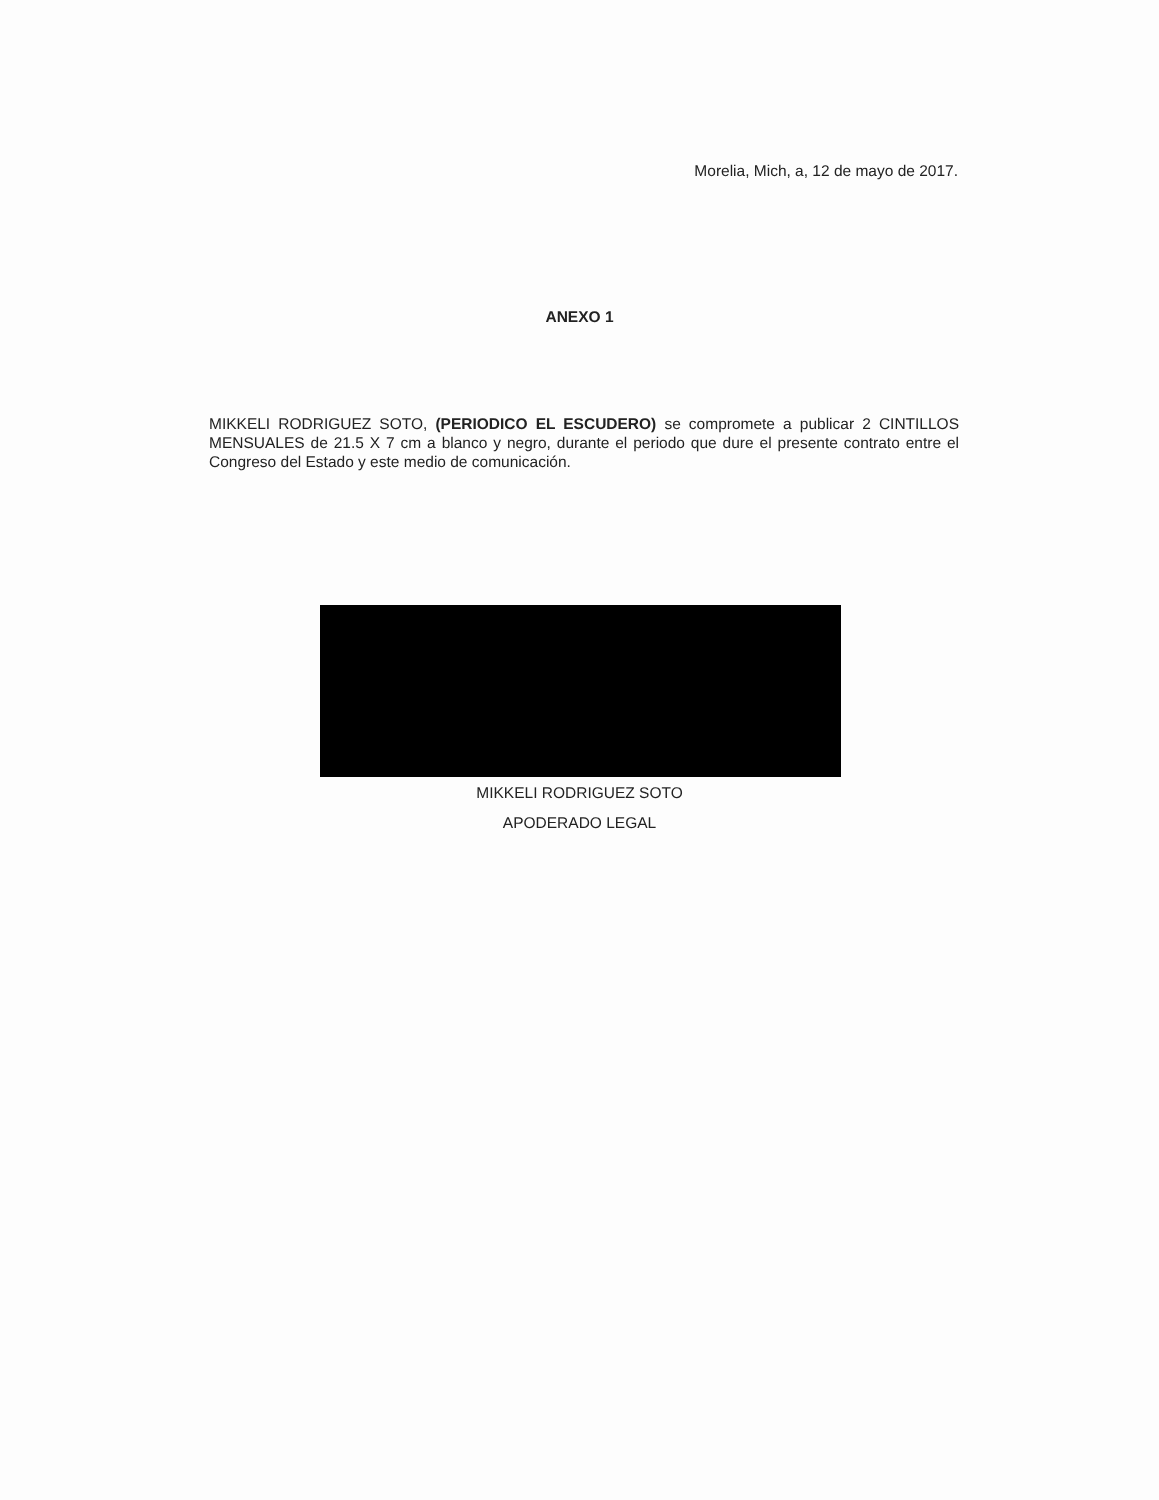Morelia, Mich, a, 12 de mayo de 2017.
ANEXO 1
MIKKELI RODRIGUEZ SOTO, (PERIODICO EL ESCUDERO) se compromete a publicar 2 CINTILLOS MENSUALES de 21.5 X 7 cm a blanco y negro, durante el periodo que dure el presente contrato entre el Congreso del Estado y este medio de comunicación.
MIKKELI RODRIGUEZ SOTO
APODERADO LEGAL